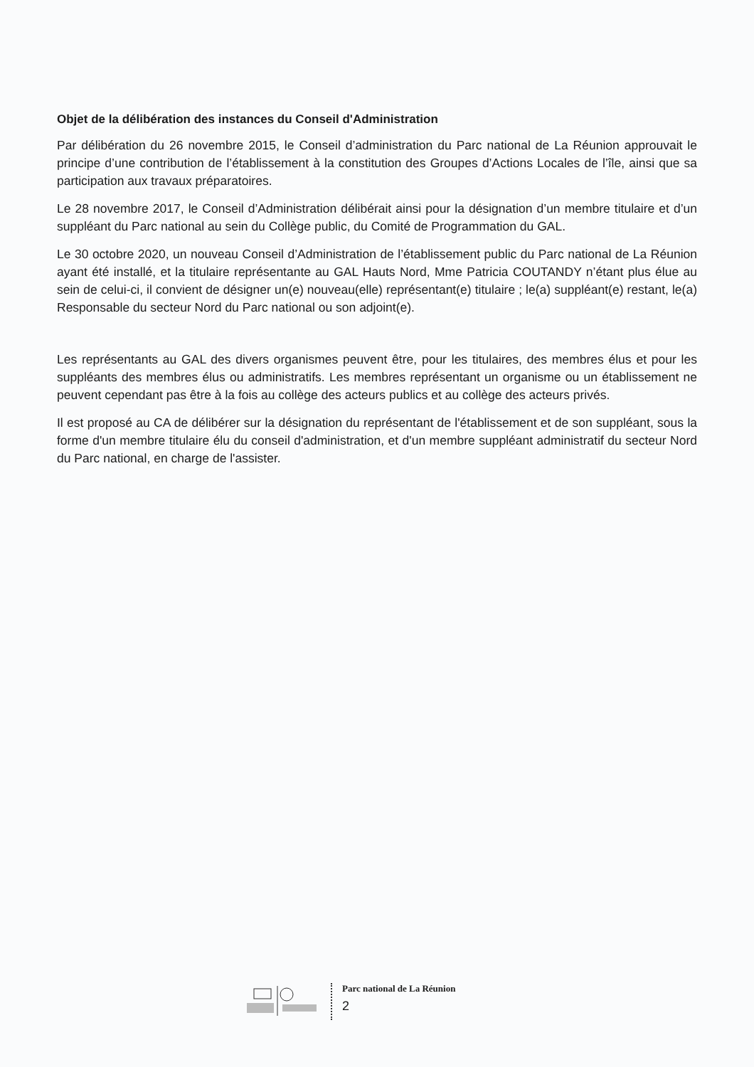Objet de la délibération des instances du Conseil d'Administration
Par délibération du 26 novembre 2015, le Conseil d’administration du Parc national de La Réunion approuvait le principe d’une contribution de l’établissement à la constitution des Groupes d’Actions Locales de l’île, ainsi que sa participation aux travaux préparatoires.
Le 28 novembre 2017, le Conseil d’Administration délibérait ainsi pour la désignation d’un membre titulaire et d’un suppléant du Parc national au sein du Collège public, du Comité de Programmation du GAL.
Le 30 octobre 2020, un nouveau Conseil d’Administration de l’établissement public du Parc national de La Réunion ayant été installé, et la titulaire représentante au GAL Hauts Nord, Mme Patricia COUTANDY n’étant plus élue au sein de celui-ci, il convient de désigner un(e) nouveau(elle) représentant(e) titulaire ; le(a) suppléant(e) restant, le(a) Responsable du secteur Nord du Parc national ou son adjoint(e).
Les représentants au GAL des divers organismes peuvent être, pour les titulaires, des membres élus et pour les suppléants des membres élus ou administratifs. Les membres représentant un organisme ou un établissement ne peuvent cependant pas être à la fois au collège des acteurs publics et au collège des acteurs privés.
Il est proposé au CA de délibérer sur la désignation du représentant de l'établissement et de son suppléant, sous la forme d'un membre titulaire élu du conseil d'administration, et d'un membre suppléant administratif du secteur Nord du Parc national, en charge de l'assister.
Parc national de La Réunion
2